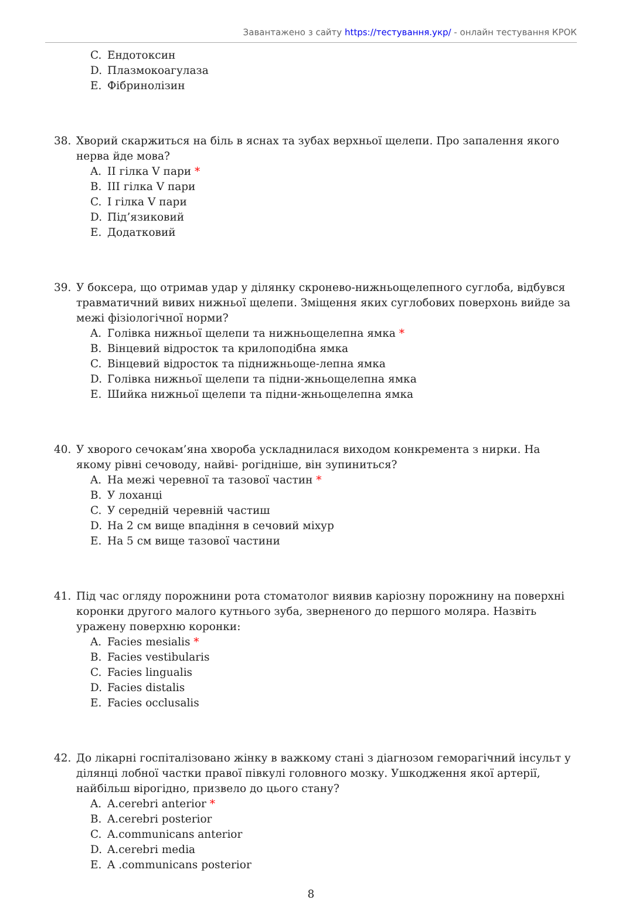Завантажено з сайту https://тестування.укр/ - онлайн тестування КРОК
C. Ендотоксин
D. Плазмокоагулаза
E. Фібринолізин
38. Хворий скаржиться на біль в яснах та зубах верхньої щелепи. Про запалення якого нерва йде мова?
A. II гілка V пари *
B. III гілка V пари
C. I гілка V пари
D. Під’язиковий
E. Додатковий
39. У боксера, що отримав удар у ділянку скронево-нижньощелепного суглоба, відбувся травматичний вивих нижньої щелепи. Зміщення яких суглобових поверхонь вийде за межі фізіологічної норми?
A. Голівка нижньої щелепи та нижньощелепна ямка *
B. Вінцевий відросток та крилоподібна ямка
C. Вінцевий відросток та піднижньоще-лепна ямка
D. Голівка нижньої щелепи та підни-жньощелепна ямка
E. Шийка нижньої щелепи та підни-жньощелепна ямка
40. У хворого сечокам’яна хвороба ускладнилася виходом конкремента з нирки. На якому рівні сечоводу, найві- рогідніше, він зупиниться?
A. На межі черевної та тазової частин *
B. У лоханці
C. У середній черевній частиш
D. На 2 см вище впадіння в сечовий міхур
E. На 5 см вище тазової частини
41. Під час огляду порожнини рота стоматолог виявив каріозну порожнину на поверхні коронки другого малого кутнього зуба, зверненого до першого моляра. Назвіть уражену поверхню коронки:
A. Facies mesialis *
B. Facies vestibularis
C. Facies lingualis
D. Facies distalis
E. Facies occlusalis
42. До лікарні госпіталізовано жінку в важкому стані з діагнозом геморагічний інсульт у ділянці лобної частки правої півкулі головного мозку. Ушкодження якої артерії, найбільш вірогідно, призвело до цього стану?
A. A.cerebri anterior *
B. A.cerebri posterior
C. A.communicans anterior
D. A.cerebri media
E. A .communicans posterior
8